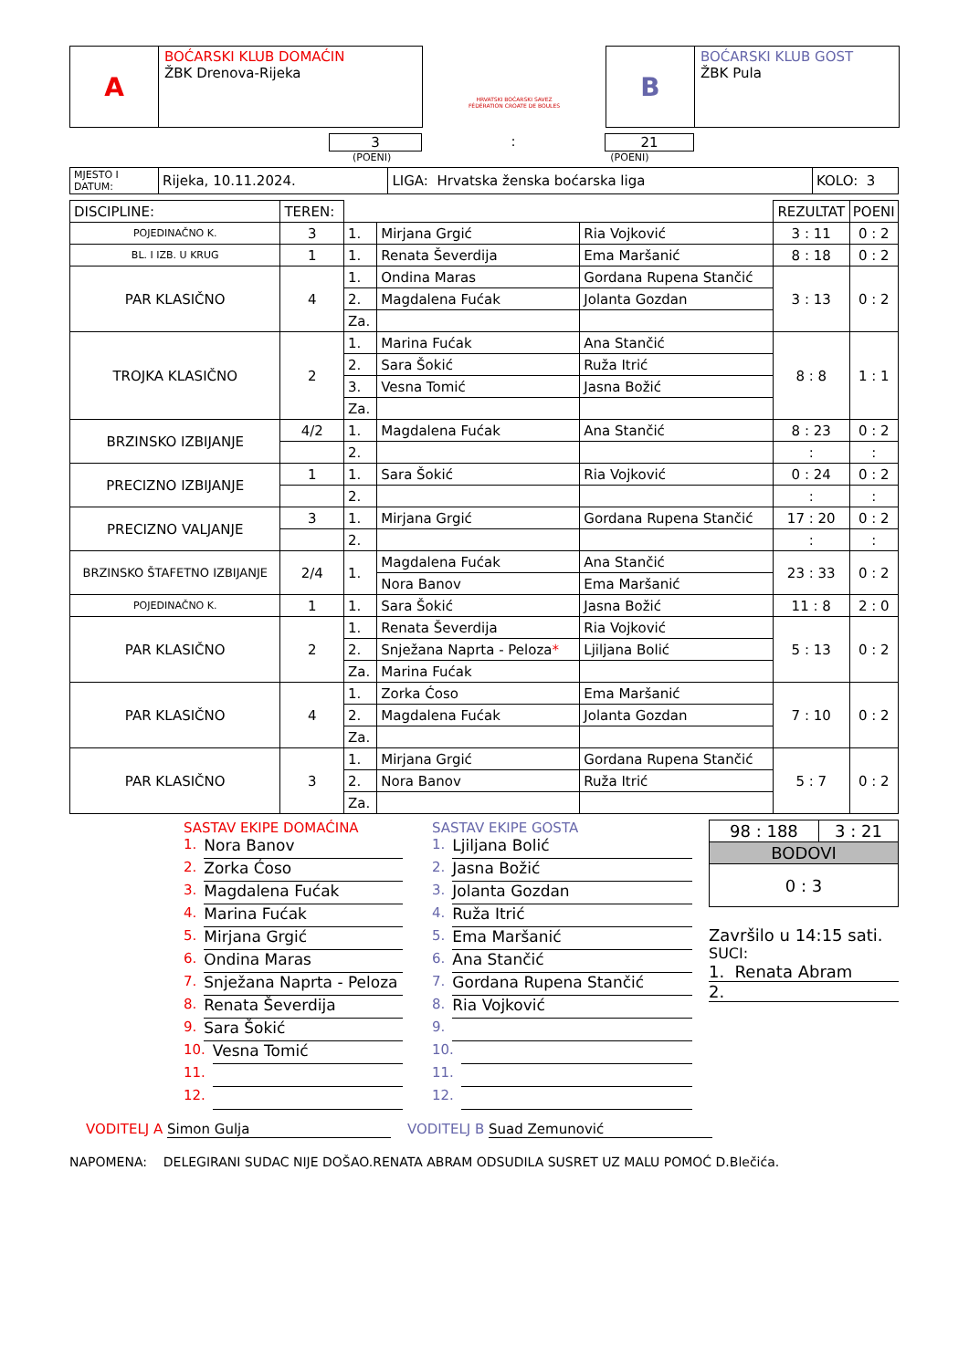A
BOĆARSKI KLUB DOMAĆIN
ŽBK Drenova-Rijeka
HRVATSKI BOĆARSKI SAVEZ
FÉDÉRATION CROATE DE BOULES
B
BOĆARSKI KLUB GOST
ŽBK Pula
3 : 21
(POENI) (POENI)
| MJESTO I DATUM: | Rijeka, 10.11.2024. | LIGA: Hrvatska ženska boćarska liga | KOLO: 3 |
| DISCIPLINE: | TEREN: | | | | REZULTAT | POENI |
| POJEDINAČNO K. | 3 | 1. | Mirjana Grgić | Ria Vojković | 3 : 11 | 0 : 2 |
| BL. I IZB. U KRUG | 1 | 1. | Renata Ševerdija | Ema Maršanić | 8 : 18 | 0 : 2 |
| PAR KLASIČNO | 4 | 1. | Ondina Maras | Gordana Rupena Stančić | 3 : 13 | 0 : 2 |
| | | 2. | Magdalena Fućak | Jolanta Gozdan | | |
| | | Za. | | | | |
| TROJKA KLASIČNO | 2 | 1. | Marina Fućak | Ana Stančić | 8 : 8 | 1 : 1 |
| | | 2. | Sara Šokić | Ruža Itrić | | |
| | | 3. | Vesna Tomić | Jasna Božić | | |
| | | Za. | | | | |
| BRZINSKO IZBIJANJE | 4/2 | 1. | Magdalena Fućak | Ana Stančić | 8 : 23 | 0 : 2 |
| | | 2. | | | : | : |
| PRECIZNO IZBIJANJE | 1 | 1. | Sara Šokić | Ria Vojković | 0 : 24 | 0 : 2 |
| | | 2. | | | : | : |
| PRECIZNO VALJANJE | 3 | 1. | Mirjana Grgić | Gordana Rupena Stančić | 17 : 20 | 0 : 2 |
| | | 2. | | | : | : |
| BRZINSKO ŠTAFETNO IZBIJANJE | 2/4 | 1. | Magdalena Fućak | Ana Stančić | 23 : 33 | 0 : 2 |
| | | | Nora Banov | Ema Maršanić | | |
| POJEDINAČNO K. | 1 | 1. | Sara Šokić | Jasna Božić | 11 : 8 | 2 : 0 |
| PAR KLASIČNO | 2 | 1. | Renata Ševerdija | Ria Vojković | 5 : 13 | 0 : 2 |
| | | 2. | Snježana Naprta - Peloza * | Ljiljana Bolić | | |
| | | Za. | Marina Fućak | | | |
| PAR KLASIČNO | 4 | 1. | Zorka Ćoso | Ema Maršanić | 7 : 10 | 0 : 2 |
| | | 2. | Magdalena Fućak | Jolanta Gozdan | | |
| | | Za. | | | | |
| PAR KLASIČNO | 3 | 1. | Mirjana Grgić | Gordana Rupena Stančić | 5 : 7 | 0 : 2 |
| | | 2. | Nora Banov | Ruža Itrić | | |
| | | Za. | | | | |
SASTAV EKIPE DOMAĆINA
1.
Nora Banov
2.
Zorka Ćoso
3.
Magdalena Fućak
4.
Marina Fućak
5.
Mirjana Grgić
6.
Ondina Maras
7.
Snježana Naprta - Peloza
8.
Renata Ševerdija
9.
Sara Šokić
10.
Vesna Tomić
11.
12.
SASTAV EKIPE GOSTA
1.
Ljiljana Bolić
2.
Jasna Božić
3.
Jolanta Gozdan
4.
Ruža Itrić
5.
Ema Maršanić
6.
Ana Stančić
7.
Gordana Rupena Stančić
8.
Ria Vojković
9.
10.
11.
12.
| 98 : 188 | 3 : 21 |
| BODOVI | |
| 0 : 3 | |
Završilo u 14:15 sati.
SUCI:
1. Renata Abram
2.
VODITELJ A Simon Gulja VODITELJ B Suad Zemunović
NAPOMENA: DELEGIRANI SUDAC NIJE DOŠAO.RENATA ABRAM ODSUDILA SUSRET UZ MALU POMOĆ D.Blečića.